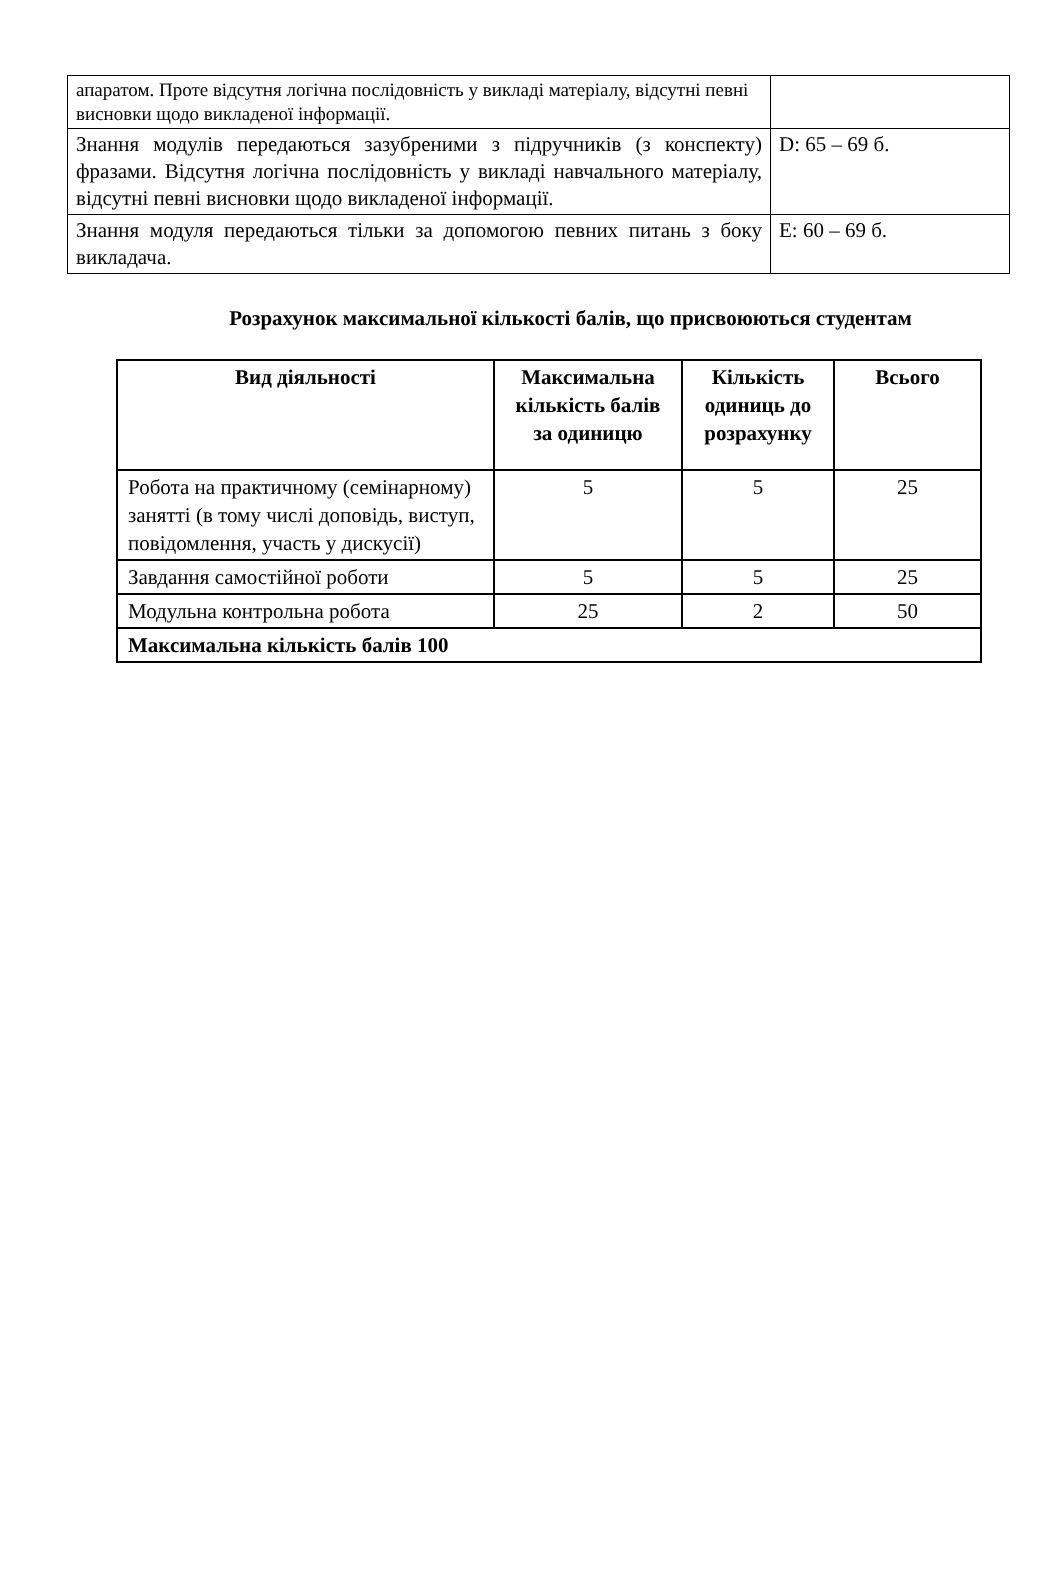| апаратом. Проте відсутня логічна послідовність у викладі матеріалу, відсутні певні висновки щодо викладеної інформації. | |
| Знання модулів передаються зазубреними з підручників (з конспекту) фразами. Відсутня логічна послідовність у викладі навчального матеріалу, відсутні певні висновки щодо викладеної інформації. | D: 65 – 69 б. |
| Знання модуля передаються тільки за допомогою певних питань з боку викладача. | E: 60 – 69 б. |
Розрахунок максимальної кількості балів, що присвоюються студентам
| Вид діяльності | Максимальна кількість балів за одиницю | Кількість одиниць до розрахунку | Всього |
| --- | --- | --- | --- |
| Робота на практичному (семінарному) занятті (в тому числі доповідь, виступ, повідомлення, участь у дискусії) | 5 | 5 | 25 |
| Завдання самостійної роботи | 5 | 5 | 25 |
| Модульна контрольна робота | 25 | 2 | 50 |
| Максимальна кількість балів 100 | | | |